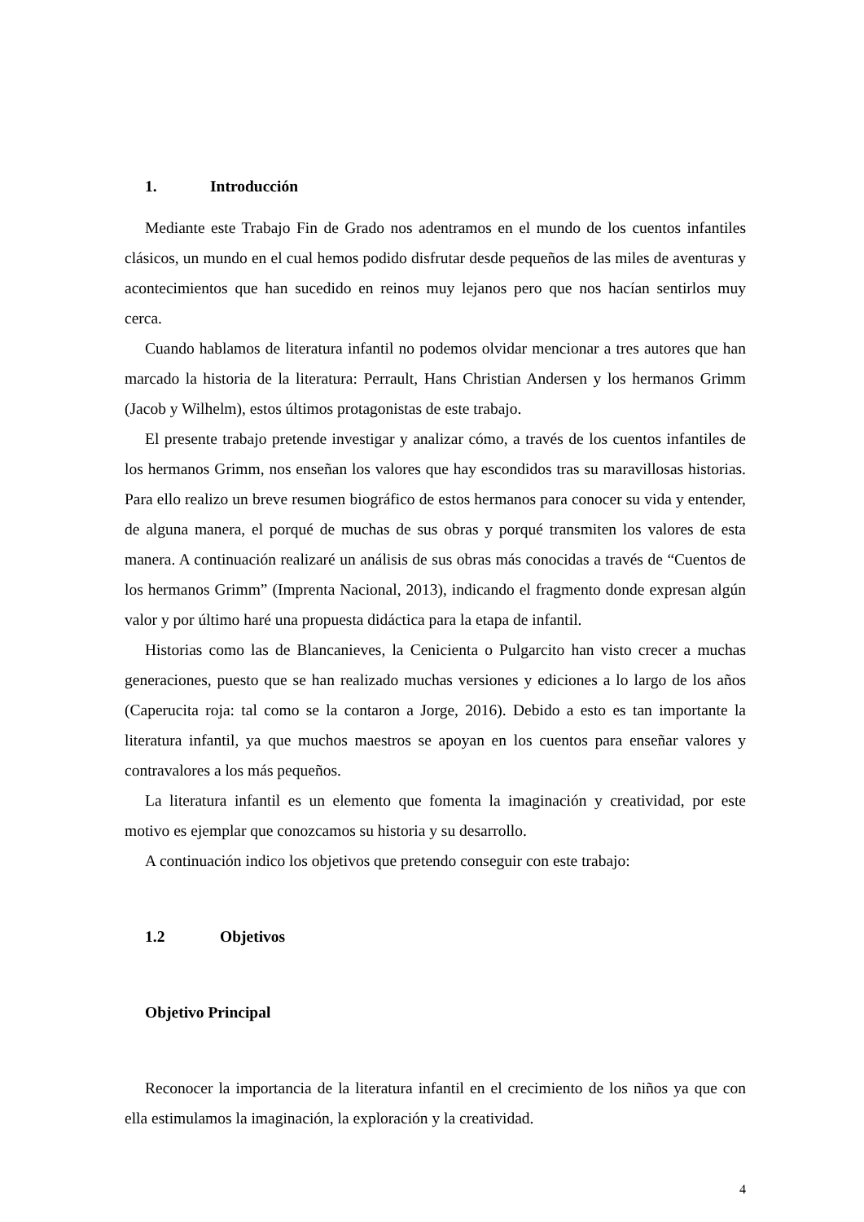1. Introducción
Mediante este Trabajo Fin de Grado nos adentramos en el mundo de los cuentos infantiles clásicos, un mundo en el cual hemos podido disfrutar desde pequeños de las miles de aventuras y acontecimientos que han sucedido en reinos muy lejanos pero que nos hacían sentirlos muy cerca.
Cuando hablamos de literatura infantil no podemos olvidar mencionar a tres autores que han marcado la historia de la literatura: Perrault, Hans Christian Andersen y los hermanos Grimm (Jacob y Wilhelm), estos últimos protagonistas de este trabajo.
El presente trabajo pretende investigar y analizar cómo, a través de los cuentos infantiles de los hermanos Grimm, nos enseñan los valores que hay escondidos tras su maravillosas historias. Para ello realizo un breve resumen biográfico de estos hermanos para conocer su vida y entender, de alguna manera, el porqué de muchas de sus obras y porqué transmiten los valores de esta manera. A continuación realizaré un análisis de sus obras más conocidas a través de “Cuentos de los hermanos Grimm” (Imprenta Nacional, 2013), indicando el fragmento donde expresan algún valor y por último haré una propuesta didáctica para la etapa de infantil.
Historias como las de Blancanieves, la Cenicienta o Pulgarcito han visto crecer a muchas generaciones, puesto que se han realizado muchas versiones y ediciones a lo largo de los años (Caperucita roja: tal como se la contaron a Jorge, 2016). Debido a esto es tan importante la literatura infantil, ya que muchos maestros se apoyan en los cuentos para enseñar valores y contravalores a los más pequeños.
La literatura infantil es un elemento que fomenta la imaginación y creatividad, por este motivo es ejemplar que conozcamos su historia y su desarrollo.
A continuación indico los objetivos que pretendo conseguir con este trabajo:
1.2 Objetivos
Objetivo Principal
Reconocer la importancia de la literatura infantil en el crecimiento de los niños ya que con ella estimulamos la imaginación, la exploración y la creatividad.
4